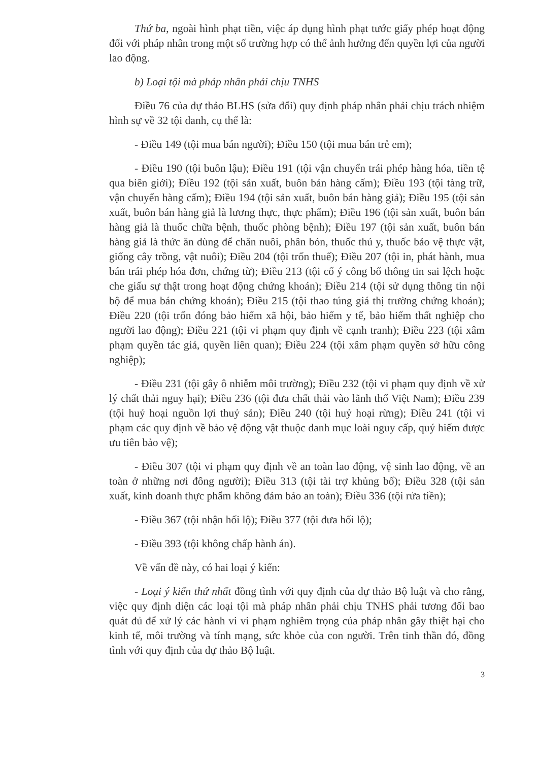Thứ ba, ngoài hình phạt tiền, việc áp dụng hình phạt tước giấy phép hoạt động đối với pháp nhân trong một số trường hợp có thể ảnh hưởng đến quyền lợi của người lao động.
b) Loại tội mà pháp nhân phải chịu TNHS
Điều 76 của dự thảo BLHS (sửa đổi) quy định pháp nhân phải chịu trách nhiệm hình sự về 32 tội danh, cụ thể là:
- Điều 149 (tội mua bán người); Điều 150 (tội mua bán trẻ em);
- Điều 190 (tội buôn lậu); Điều 191 (tội vận chuyển trái phép hàng hóa, tiền tệ qua biên giới); Điều 192 (tội sản xuất, buôn bán hàng cấm); Điều 193 (tội tàng trữ, vận chuyển hàng cấm); Điều 194 (tội sản xuất, buôn bán hàng giả); Điều 195 (tội sản xuất, buôn bán hàng giả là lương thực, thực phẩm); Điều 196 (tội sản xuất, buôn bán hàng giả là thuốc chữa bệnh, thuốc phòng bệnh); Điều 197 (tội sản xuất, buôn bán hàng giả là thức ăn dùng để chăn nuôi, phân bón, thuốc thú y, thuốc bảo vệ thực vật, giống cây trồng, vật nuôi); Điều 204 (tội trốn thuế); Điều 207 (tội in, phát hành, mua bán trái phép hóa đơn, chứng từ); Điều 213 (tội cố ý công bố thông tin sai lệch hoặc che giấu sự thật trong hoạt động chứng khoán); Điều 214 (tội sử dụng thông tin nội bộ để mua bán chứng khoán); Điều 215 (tội thao túng giá thị trường chứng khoán); Điều 220 (tội trốn đóng bảo hiểm xã hội, bảo hiểm y tế, bảo hiểm thất nghiệp cho người lao động); Điều 221 (tội vi phạm quy định về cạnh tranh); Điều 223 (tội xâm phạm quyền tác giả, quyền liên quan); Điều 224 (tội xâm phạm quyền sở hữu công nghiệp);
- Điều 231 (tội gây ô nhiễm môi trường); Điều 232 (tội vi phạm quy định về xử lý chất thải nguy hại); Điều 236 (tội đưa chất thải vào lãnh thổ Việt Nam); Điều 239 (tội huỷ hoại nguồn lợi thuỷ sản); Điều 240 (tội huỷ hoại rừng); Điều 241 (tội vi phạm các quy định về bảo vệ động vật thuộc danh mục loài nguy cấp, quý hiếm được ưu tiên bảo vệ);
- Điều 307 (tội vi phạm quy định về an toàn lao động, vệ sinh lao động, về an toàn ở những nơi đông người); Điều 313 (tội tài trợ khủng bố); Điều 328 (tội sản xuất, kinh doanh thực phẩm không đảm bảo an toàn); Điều 336 (tội rửa tiền);
- Điều 367 (tội nhận hối lộ); Điều 377 (tội đưa hối lộ);
- Điều 393 (tội không chấp hành án).
Về vấn đề này, có hai loại ý kiến:
- Loại ý kiến thứ nhất đồng tình với quy định của dự thảo Bộ luật và cho rằng, việc quy định diện các loại tội mà pháp nhân phải chịu TNHS phải tương đối bao quát đủ để xử lý các hành vi vi phạm nghiêm trọng của pháp nhân gây thiệt hại cho kinh tế, môi trường và tính mạng, sức khỏe của con người. Trên tinh thần đó, đồng tình với quy định của dự thảo Bộ luật.
3